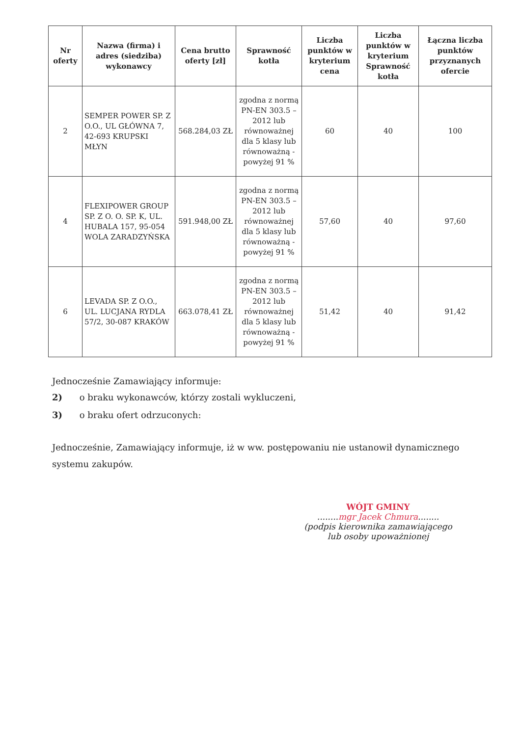| Nr oferty | Nazwa (firma) i adres (siedziba) wykonawcy | Cena brutto oferty [zł] | Sprawność kotła | Liczba punktów w kryterium cena | Liczba punktów w kryterium Sprawność kotła | Łączna liczba punktów przyznanych ofercie |
| --- | --- | --- | --- | --- | --- | --- |
| 2 | SEMPER POWER SP. Z O.O., UL GŁÓWNA 7, 42-693 KRUPSKI MŁYN | 568.284,03 ZŁ | zgodna z normą PN-EN 303.5 – 2012 lub równoważnej dla 5 klasy lub równoważną - powyżej 91 % | 60 | 40 | 100 |
| 4 | FLEXIPOWER GROUP SP. Z O. O. SP. K, UL. HUBALA 157, 95-054 WOLA ZARADZYŃSKA | 591.948,00 ZŁ | zgodna z normą PN-EN 303.5 – 2012 lub równoważnej dla 5 klasy lub równoważną - powyżej 91 % | 57,60 | 40 | 97,60 |
| 6 | LEVADA SP. Z O.O., UL. LUCJANA RYDLA 57/2, 30-087 KRAKÓW | 663.078,41 ZŁ | zgodna z normą PN-EN 303.5 – 2012 lub równoważnej dla 5 klasy lub równoważną - powyżej 91 % | 51,42 | 40 | 91,42 |
Jednocześnie Zamawiający informuje:
2) o braku wykonawców, którzy zostali wykluczeni,
3) o braku ofert odrzuconych:
Jednocześnie, Zamawiający informuje, iż w ww. postępowaniu nie ustanowił dynamicznego systemu zakupów.
WÓJT GMINY
........mgr Jacek Chmura........
(podpis kierownika zamawiającego lub osoby upoważnionej